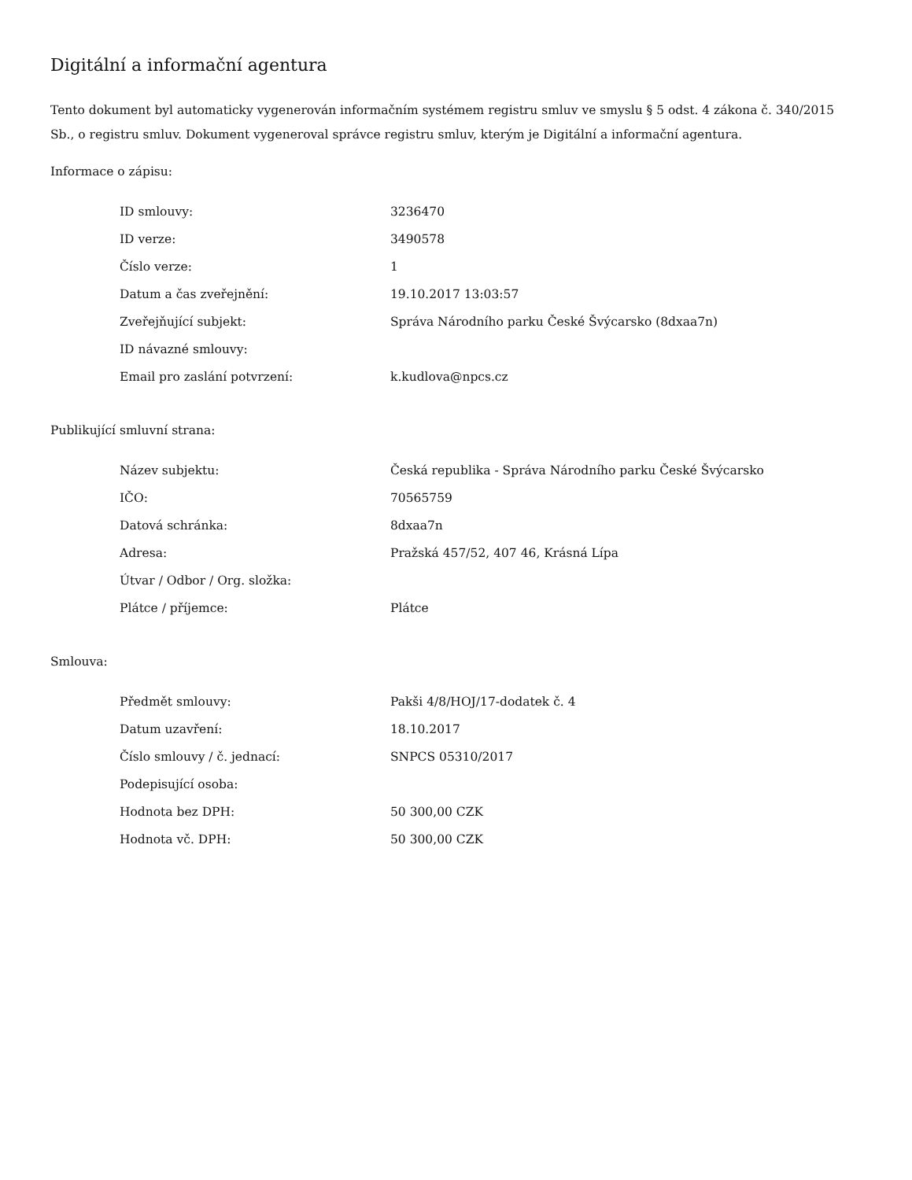Digitální a informační agentura
Tento dokument byl automaticky vygenerován informačním systémem registru smluv ve smyslu § 5 odst. 4 zákona č. 340/2015 Sb., o registru smluv. Dokument vygeneroval správce registru smluv, kterým je Digitální a informační agentura.
Informace o zápisu:
| ID smlouvy: | 3236470 |
| ID verze: | 3490578 |
| Číslo verze: | 1 |
| Datum a čas zveřejnění: | 19.10.2017 13:03:57 |
| Zveřejňující subjekt: | Správa Národního parku České Švýcarsko (8dxaa7n) |
| ID návazné smlouvy: | |
| Email pro zaslání potvrzení: | k.kudlova@npcs.cz |
Publikující smluvní strana:
| Název subjektu: | Česká republika - Správa Národního parku České Švýcarsko |
| IČO: | 70565759 |
| Datová schránka: | 8dxaa7n |
| Adresa: | Pražská 457/52, 407 46, Krásná Lípa |
| Útvar / Odbor / Org. složka: | |
| Plátce / příjemce: | Plátce |
Smlouva:
| Předmět smlouvy: | Pakši 4/8/HOJ/17-dodatek č. 4 |
| Datum uzavření: | 18.10.2017 |
| Číslo smlouvy / č. jednací: | SNPCS 05310/2017 |
| Podepisující osoba: | |
| Hodnota bez DPH: | 50 300,00 CZK |
| Hodnota vč. DPH: | 50 300,00 CZK |